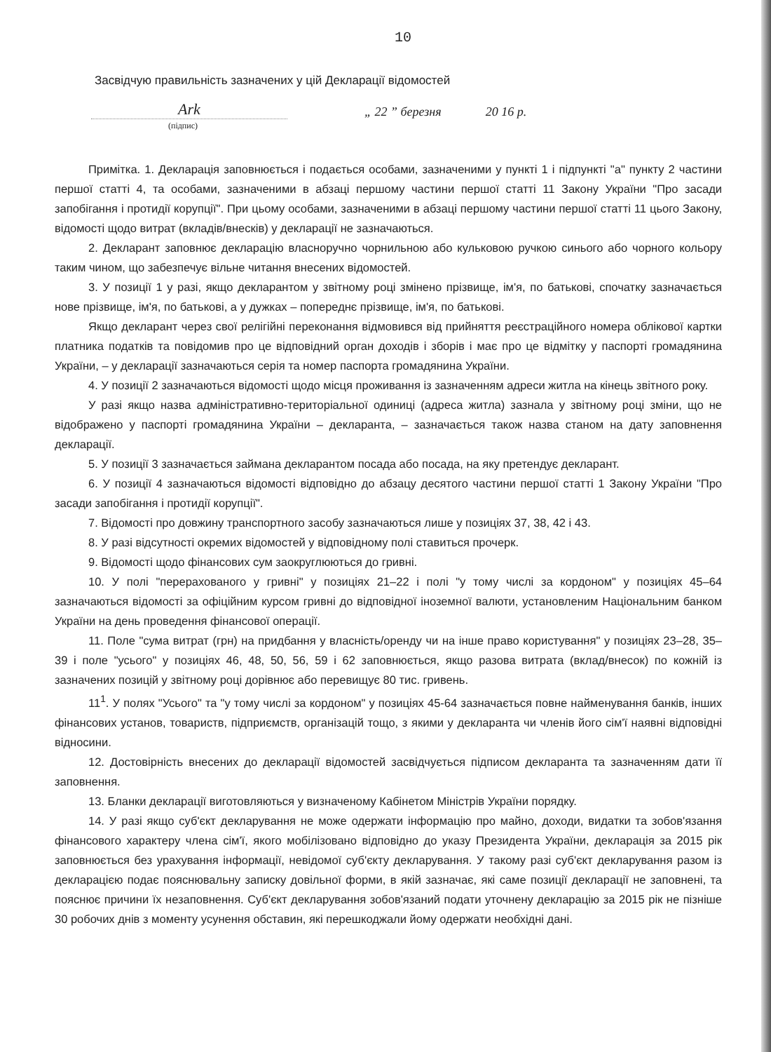10
Засвідчую правильність зазначених у цій Декларації відомостей
Ark
„ 22 ” березня 20 16 р.
(підпис)
Примітка. 1. Декларація заповнюється і подається особами, зазначеними у пункті 1 і підпункті "а" пункту 2 частини першої статті 4, та особами, зазначеними в абзаці першому частини першої статті 11 Закону України "Про засади запобігання і протидії корупції". При цьому особами, зазначеними в абзаці першому частини першої статті 11 цього Закону, відомості щодо витрат (вкладів/внесків) у декларації не зазначаються.
2. Декларант заповнює декларацію власноручно чорнильною або кульковою ручкою синього або чорного кольору таким чином, що забезпечує вільне читання внесених відомостей.
3. У позиції 1 у разі, якщо декларантом у звітному році змінено прізвище, ім'я, по батькові, спочатку зазначається нове прізвище, ім'я, по батькові, а у дужках – попереднє прізвище, ім'я, по батькові.
Якщо декларант через свої релігійні переконання відмовився від прийняття реєстраційного номера облікової картки платника податків та повідомив про це відповідний орган доходів і зборів і має про це відмітку у паспорті громадянина України, – у декларації зазначаються серія та номер паспорта громадянина України.
4. У позиції 2 зазначаються відомості щодо місця проживання із зазначенням адреси житла на кінець звітного року.
У разі якщо назва адміністративно-територіальної одиниці (адреса житла) зазнала у звітному році зміни, що не відображено у паспорті громадянина України – декларанта, – зазначається також назва станом на дату заповнення декларації.
5. У позиції 3 зазначається займана декларантом посада або посада, на яку претендує декларант.
6. У позиції 4 зазначаються відомості відповідно до абзацу десятого частини першої статті 1 Закону України "Про засади запобігання і протидії корупції".
7. Відомості про довжину транспортного засобу зазначаються лише у позиціях 37, 38, 42 і 43.
8. У разі відсутності окремих відомостей у відповідному полі ставиться прочерк.
9. Відомості щодо фінансових сум заокруглюються до гривні.
10. У полі "перерахованого у гривні" у позиціях 21–22 і полі "у тому числі за кордоном" у позиціях 45–64 зазначаються відомості за офіційним курсом гривні до відповідної іноземної валюти, установленим Національним банком України на день проведення фінансової операції.
11. Поле "сума витрат (грн) на придбання у власність/оренду чи на інше право користування" у позиціях 23–28, 35–39 і поле "усього" у позиціях 46, 48, 50, 56, 59 і 62 заповнюється, якщо разова витрата (вклад/внесок) по кожній із зазначених позицій у звітному році дорівнює або перевищує 80 тис. гривень.
11<sup>1</sup>. У полях "Усього" та "у тому числі за кордоном" у позиціях 45-64 зазначається повне найменування банків, інших фінансових установ, товариств, підприємств, організацій тощо, з якими у декларанта чи членів його сім'ї наявні відповідні відносини.
12. Достовірність внесених до декларації відомостей засвідчується підписом декларанта та зазначенням дати її заповнення.
13. Бланки декларації виготовляються у визначеному Кабінетом Міністрів України порядку.
14. У разі якщо суб'єкт декларування не може одержати інформацію про майно, доходи, видатки та зобов'язання фінансового характеру члена сім'ї, якого мобілізовано відповідно до указу Президента України, декларація за 2015 рік заповнюється без урахування інформації, невідомої суб'єкту декларування. У такому разі суб'єкт декларування разом із декларацією подає пояснювальну записку довільної форми, в якій зазначає, які саме позиції декларації не заповнені, та пояснює причини їх незаповнення. Суб'єкт декларування зобов'язаний подати уточнену декларацію за 2015 рік не пізніше 30 робочих днів з моменту усунення обставин, які перешкоджали йому одержати необхідні дані.